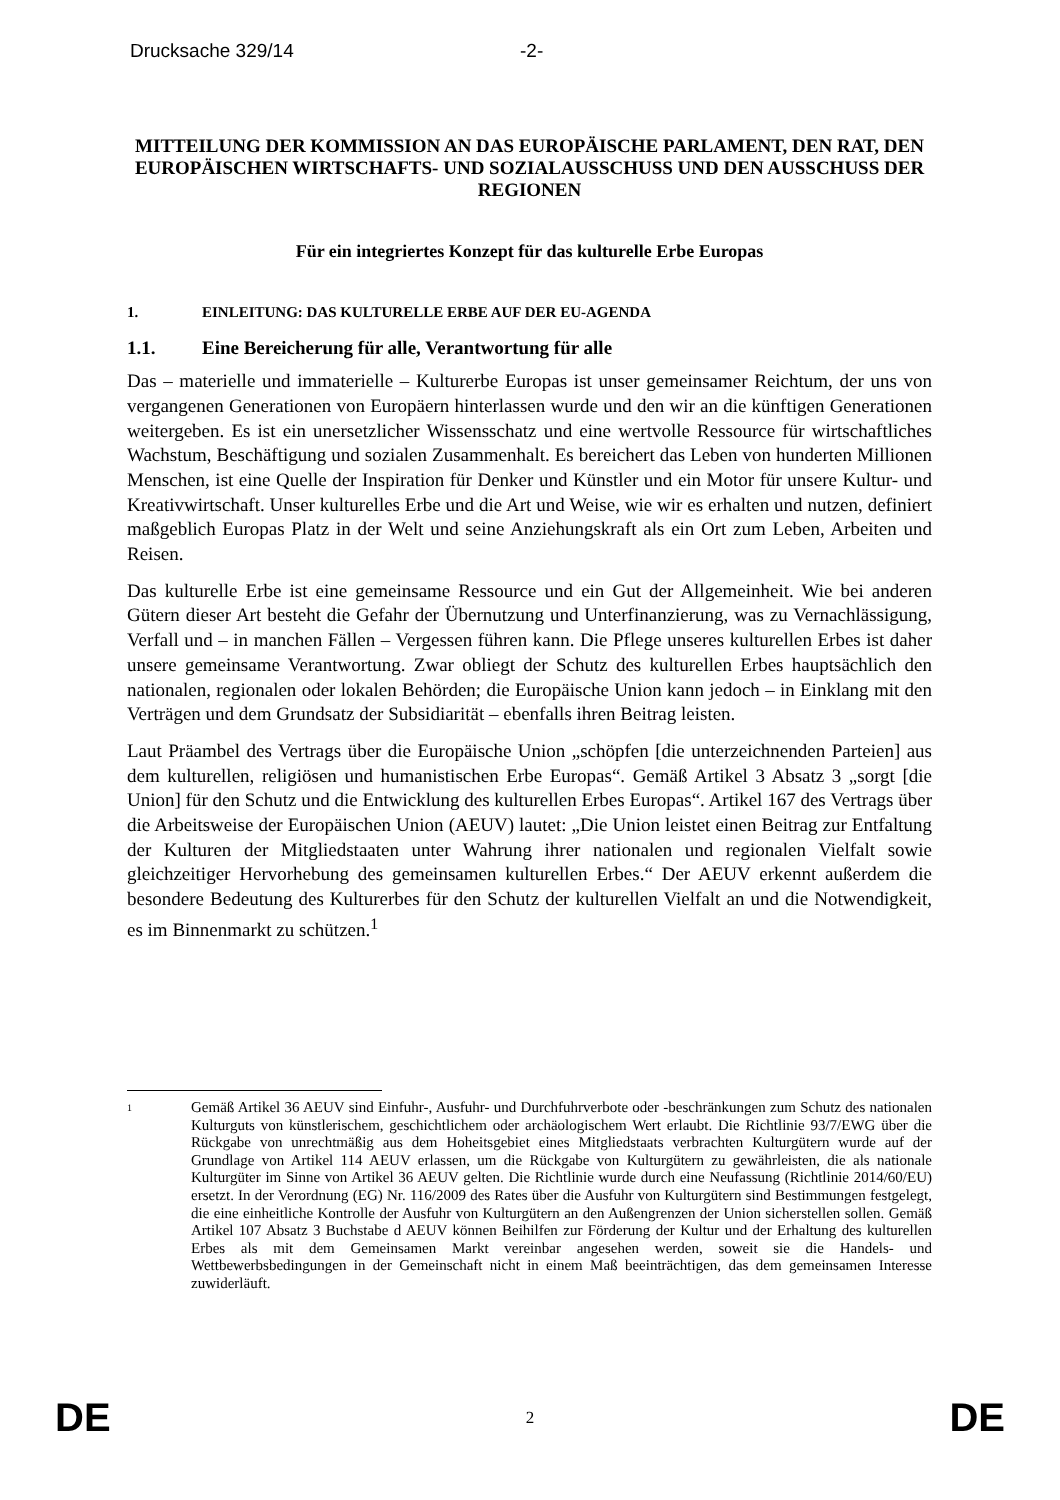Drucksache 329/14 -2-
MITTEILUNG DER KOMMISSION AN DAS EUROPÄISCHE PARLAMENT, DEN RAT, DEN EUROPÄISCHEN WIRTSCHAFTS- UND SOZIALAUSSCHUSS UND DEN AUSSCHUSS DER REGIONEN
Für ein integriertes Konzept für das kulturelle Erbe Europas
1. EINLEITUNG: DAS KULTURELLE ERBE AUF DER EU-AGENDA
1.1. Eine Bereicherung für alle, Verantwortung für alle
Das – materielle und immaterielle – Kulturerbe Europas ist unser gemeinsamer Reichtum, der uns von vergangenen Generationen von Europäern hinterlassen wurde und den wir an die künftigen Generationen weitergeben. Es ist ein unersetzlicher Wissensschatz und eine wertvolle Ressource für wirtschaftliches Wachstum, Beschäftigung und sozialen Zusammenhalt. Es bereichert das Leben von hunderten Millionen Menschen, ist eine Quelle der Inspiration für Denker und Künstler und ein Motor für unsere Kultur- und Kreativwirtschaft. Unser kulturelles Erbe und die Art und Weise, wie wir es erhalten und nutzen, definiert maßgeblich Europas Platz in der Welt und seine Anziehungskraft als ein Ort zum Leben, Arbeiten und Reisen.
Das kulturelle Erbe ist eine gemeinsame Ressource und ein Gut der Allgemeinheit. Wie bei anderen Gütern dieser Art besteht die Gefahr der Übernutzung und Unterfinanzierung, was zu Vernachlässigung, Verfall und – in manchen Fällen – Vergessen führen kann. Die Pflege unseres kulturellen Erbes ist daher unsere gemeinsame Verantwortung. Zwar obliegt der Schutz des kulturellen Erbes hauptsächlich den nationalen, regionalen oder lokalen Behörden; die Europäische Union kann jedoch – in Einklang mit den Verträgen und dem Grundsatz der Subsidiarität – ebenfalls ihren Beitrag leisten.
Laut Präambel des Vertrags über die Europäische Union „schöpfen [die unterzeichnenden Parteien] aus dem kulturellen, religiösen und humanistischen Erbe Europas“. Gemäß Artikel 3 Absatz 3 „sorgt [die Union] für den Schutz und die Entwicklung des kulturellen Erbes Europas“. Artikel 167 des Vertrags über die Arbeitsweise der Europäischen Union (AEUV) lautet: „Die Union leistet einen Beitrag zur Entfaltung der Kulturen der Mitgliedstaaten unter Wahrung ihrer nationalen und regionalen Vielfalt sowie gleichzeitiger Hervorhebung des gemeinsamen kulturellen Erbes.“ Der AEUV erkennt außerdem die besondere Bedeutung des Kulturerbes für den Schutz der kulturellen Vielfalt an und die Notwendigkeit, es im Binnenmarkt zu schützen.<sup>1</sup>
1
Gemäß Artikel 36 AEUV sind Einfuhr-, Ausfuhr- und Durchfuhrverbote oder -beschränkungen zum Schutz des nationalen Kulturguts von künstlerischem, geschichtlichem oder archäologischem Wert erlaubt. Die Richtlinie 93/7/EWG über die Rückgabe von unrechtmäßig aus dem Hoheitsgebiet eines Mitgliedstaats verbrachten Kulturgütern wurde auf der Grundlage von Artikel 114 AEUV erlassen, um die Rückgabe von Kulturgütern zu gewährleisten, die als nationale Kulturgüter im Sinne von Artikel 36 AEUV gelten. Die Richtlinie wurde durch eine Neufassung (Richtlinie 2014/60/EU) ersetzt. In der Verordnung (EG) Nr. 116/2009 des Rates über die Ausfuhr von Kulturgütern sind Bestimmungen festgelegt, die eine einheitliche Kontrolle der Ausfuhr von Kulturgütern an den Außengrenzen der Union sicherstellen sollen. Gemäß Artikel 107 Absatz 3 Buchstabe d AEUV können Beihilfen zur Förderung der Kultur und der Erhaltung des kulturellen Erbes als mit dem Gemeinsamen Markt vereinbar angesehen werden, soweit sie die Handels- und Wettbewerbsbedingungen in der Gemeinschaft nicht in einem Maß beeinträchtigen, das dem gemeinsamen Interesse zuwiderläuft.
DE 2 DE